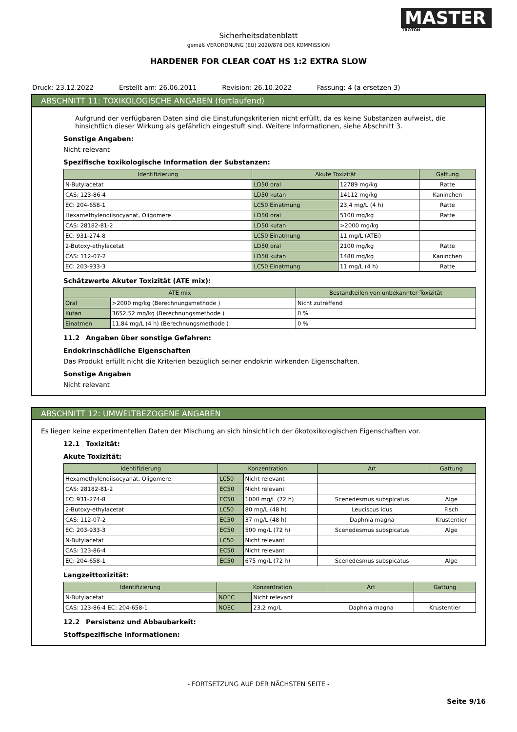MASTER
TROTON
Sicherheitsdatenblatt
gemäß VERORDNUNG (EU) 2020/878 DER KOMMISSION
HARDENER FOR CLEAR COAT HS 1:2 EXTRA SLOW
Druck: 23.12.2022 Erstellt am: 26.06.2011 Revision: 26.10.2022 Fassung: 4 (a ersetzen 3)
ABSCHNITT 11: TOXIKOLOGISCHE ANGABEN (fortlaufend)
Aufgrund der verfügbaren Daten sind die Einstufungskriterien nicht erfüllt, da es keine Substanzen aufweist, die hinsichtlich dieser Wirkung als gefährlich eingestuft sind. Weitere Informationen, siehe Abschnitt 3.
Sonstige Angaben:
Nicht relevant
Spezifische toxikologische Information der Substanzen:
| Identifizierung | Akute Toxizität | | Gattung |
| --- | --- | --- | --- |
| N-Butylacetat | LD50 oral | 12789 mg/kg | Ratte |
| CAS: 123-86-4 | LD50 kutan | 14112 mg/kg | Kaninchen |
| EC: 204-658-1 | LC50 Einatmung | 23,4 mg/L (4 h) | Ratte |
| Hexamethylendiisocyanat, Oligomere | LD50 oral | 5100 mg/kg | Ratte |
| CAS: 28182-81-2 | LD50 kutan | >2000 mg/kg | |
| EC: 931-274-8 | LC50 Einatmung | 11 mg/L (ATEi) | |
| 2-Butoxy-ethylacetat | LD50 oral | 2100 mg/kg | Ratte |
| CAS: 112-07-2 | LD50 kutan | 1480 mg/kg | Kaninchen |
| EC: 203-933-3 | LC50 Einatmung | 11 mg/L (4 h) | Ratte |
Schätzwerte Akuter Toxizität (ATE mix):
| ATE mix | | Bestandteilen von unbekannter Toxizität |
| --- | --- | --- |
| Oral | >2000 mg/kg (Berechnungsmethode ) | Nicht zutreffend |
| Kutan | 3652,52 mg/kg (Berechnungsmethode ) | 0 % |
| Einatmen | 11,84 mg/L (4 h) (Berechnungsmethode ) | 0 % |
11.2 Angaben über sonstige Gefahren:
Endokrinschädliche Eigenschaften
Das Produkt erfüllt nicht die Kriterien bezüglich seiner endokrin wirkenden Eigenschaften.
Sonstige Angaben
Nicht relevant
ABSCHNITT 12: UMWELTBEZOGENE ANGABEN
Es liegen keine experimentellen Daten der Mischung an sich hinsichtlich der ökotoxikologischen Eigenschaften vor.
12.1 Toxizität:
Akute Toxizität:
| Identifizierung | Konzentration | | Art | Gattung |
| --- | --- | --- | --- | --- |
| Hexamethylendiisocyanat, Oligomere | LC50 | Nicht relevant | | |
| CAS: 28182-81-2 | EC50 | Nicht relevant | | |
| EC: 931-274-8 | EC50 | 1000 mg/L (72 h) | Scenedesmus subspicatus | Alge |
| 2-Butoxy-ethylacetat | LC50 | 80 mg/L (48 h) | Leuciscus idus | Fisch |
| CAS: 112-07-2 | EC50 | 37 mg/L (48 h) | Daphnia magna | Krustentier |
| EC: 203-933-3 | EC50 | 500 mg/L (72 h) | Scenedesmus subspicatus | Alge |
| N-Butylacetat | LC50 | Nicht relevant | | |
| CAS: 123-86-4 | EC50 | Nicht relevant | | |
| EC: 204-658-1 | EC50 | 675 mg/L (72 h) | Scenedesmus subspicatus | Alge |
Langzeittoxizität:
| Identifizierung | Konzentration | | Art | Gattung |
| --- | --- | --- | --- | --- |
| N-Butylacetat | NOEC | Nicht relevant | | |
| CAS: 123-86-4 EC: 204-658-1 | NOEC | 23,2 mg/L | Daphnia magna | Krustentier |
12.2 Persistenz und Abbaubarkeit:
Stoffspezifische Informationen:
- FORTSETZUNG AUF DER NÄCHSTEN SEITE -
Seite 9/16